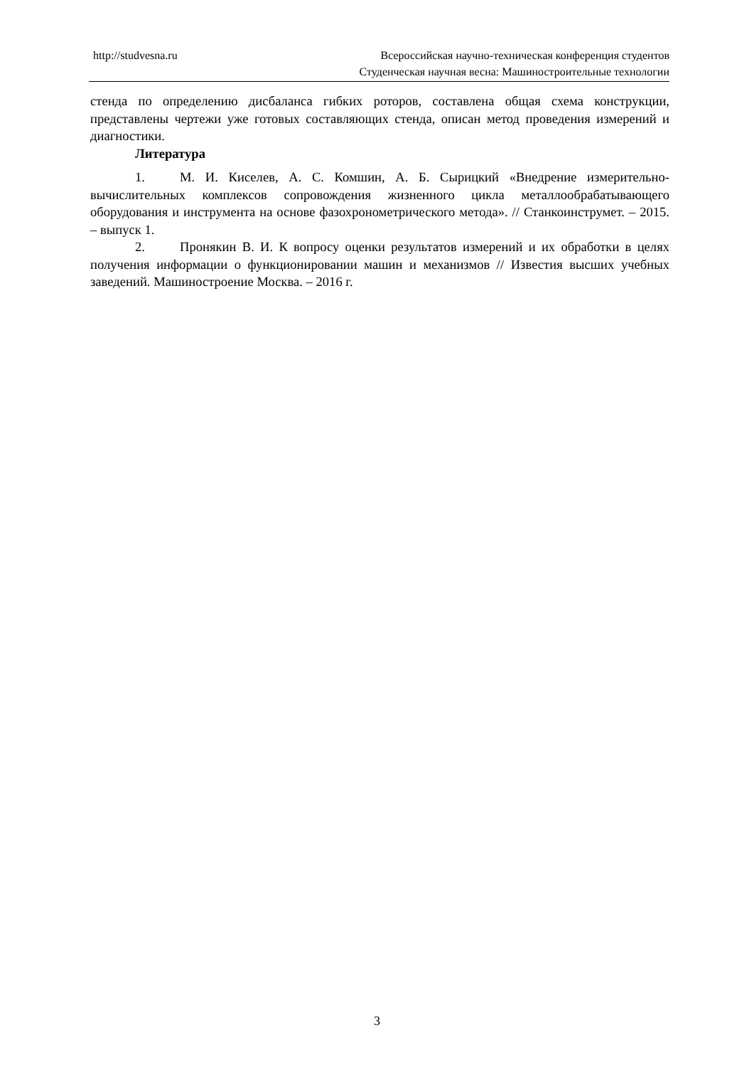http://studvesna.ru
Всероссийская научно-техническая конференция студентов
Студенческая научная весна: Машиностроительные технологии
стенда по определению дисбаланса гибких роторов, составлена общая схема конструкции, представлены чертежи уже готовых составляющих стенда, описан метод проведения измерений и диагностики.
Литература
1. М. И. Киселев, А. С. Комшин, А. Б. Сырицкий «Внедрение измерительно-вычислительных комплексов сопровождения жизненного цикла металлообрабатывающего оборудования и инструмента на основе фазохронометрического метода». // Станкоинструмет. – 2015. – выпуск 1.
2. Пронякин В. И. К вопросу оценки результатов измерений и их обработки в целях получения информации о функционировании машин и механизмов // Известия высших учебных заведений. Машиностроение Москва. – 2016 г.
3